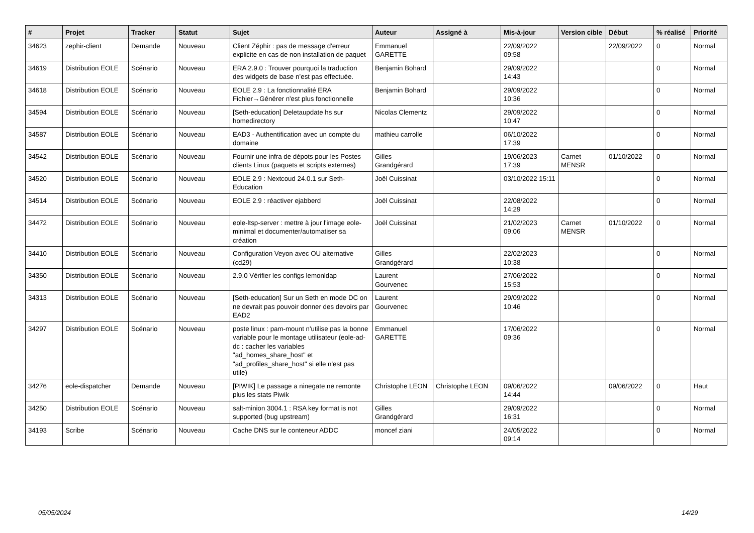| # | Projet | Tracker | Statut | Sujet | Auteur | Assigné à | Mis-à-jour | Version cible | Début | % réalisé | Priorité |
| --- | --- | --- | --- | --- | --- | --- | --- | --- | --- | --- | --- |
| 34623 | zephir-client | Demande | Nouveau | Client Zéphir : pas de message d'erreur explicite en cas de non installation de paquet | Emmanuel GARETTE | | 22/09/2022 09:58 | | 22/09/2022 | 0 | Normal |
| 34619 | Distribution EOLE | Scénario | Nouveau | ERA 2.9.0 : Trouver pourquoi la traduction des widgets de base n’est pas effectuée. | Benjamin Bohard | | 29/09/2022 14:43 | | | 0 | Normal |
| 34618 | Distribution EOLE | Scénario | Nouveau | EOLE 2.9 : La fonctionnalité ERA Fichier→Générer n'est plus fonctionnelle | Benjamin Bohard | | 29/09/2022 10:36 | | | 0 | Normal |
| 34594 | Distribution EOLE | Scénario | Nouveau | [Seth-education] Deletaupdate hs sur homedirectory | Nicolas Clementz | | 29/09/2022 10:47 | | | 0 | Normal |
| 34587 | Distribution EOLE | Scénario | Nouveau | EAD3 - Authentification avec un compte du domaine | mathieu carrolle | | 06/10/2022 17:39 | | | 0 | Normal |
| 34542 | Distribution EOLE | Scénario | Nouveau | Fournir une infra de dépots pour les Postes clients Linux (paquets et scripts externes) | Gilles Grandgérard | | 19/06/2023 17:39 | Carnet MENSR | 01/10/2022 | 0 | Normal |
| 34520 | Distribution EOLE | Scénario | Nouveau | EOLE 2.9 : Nextcoud 24.0.1 sur Seth-Education | Joël Cuissinat | | 03/10/2022 15:11 | | | 0 | Normal |
| 34514 | Distribution EOLE | Scénario | Nouveau | EOLE 2.9 : réactiver ejabberd | Joël Cuissinat | | 22/08/2022 14:29 | | | 0 | Normal |
| 34472 | Distribution EOLE | Scénario | Nouveau | eole-ltsp-server : mettre à jour l'image eole-minimal et documenter/automatiser sa création | Joël Cuissinat | | 21/02/2023 09:06 | Carnet MENSR | 01/10/2022 | 0 | Normal |
| 34410 | Distribution EOLE | Scénario | Nouveau | Configuration Veyon avec OU alternative (cd29) | Gilles Grandgérard | | 22/02/2023 10:38 | | | 0 | Normal |
| 34350 | Distribution EOLE | Scénario | Nouveau | 2.9.0 Vérifier les configs lemonldap | Laurent Gourvenec | | 27/06/2022 15:53 | | | 0 | Normal |
| 34313 | Distribution EOLE | Scénario | Nouveau | [Seth-education] Sur un Seth en mode DC on ne devrait pas pouvoir donner des devoirs par EAD2 | Laurent Gourvenec | | 29/09/2022 10:46 | | | 0 | Normal |
| 34297 | Distribution EOLE | Scénario | Nouveau | poste linux : pam-mount n'utilise pas la bonne variable pour le montage utilisateur (eole-ad-dc : cacher les variables "ad_homes_share_host" et "ad_profiles_share_host" si elle n'est pas utile) | Emmanuel GARETTE | | 17/06/2022 09:36 | | | 0 | Normal |
| 34276 | eole-dispatcher | Demande | Nouveau | [PIWIK] Le passage a ninegate ne remonte plus les stats Piwik | Christophe LEON | Christophe LEON | 09/06/2022 14:44 | | 09/06/2022 | 0 | Haut |
| 34250 | Distribution EOLE | Scénario | Nouveau | salt-minion 3004.1 : RSA key format is not supported (bug upstream) | Gilles Grandgérard | | 29/09/2022 16:31 | | | 0 | Normal |
| 34193 | Scribe | Scénario | Nouveau | Cache DNS sur le conteneur ADDC | moncef ziani | | 24/05/2022 09:14 | | | 0 | Normal |
05/05/2024 14/29